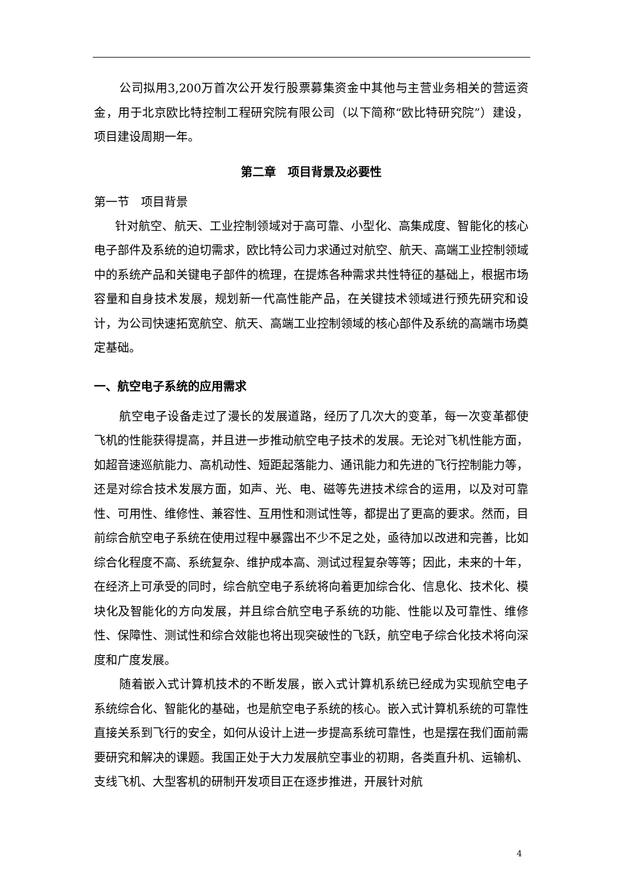公司拟用3,200万首次公开发行股票募集资金中其他与主营业务相关的营运资金，用于北京欧比特控制工程研究院有限公司（以下简称“欧比特研究院”）建设，项目建设周期一年。
第二章　项目背景及必要性
第一节　项目背景
针对航空、航天、工业控制领域对于高可靠、小型化、高集成度、智能化的核心电子部件及系统的迫切需求，欧比特公司力求通过对航空、航天、高端工业控制领域中的系统产品和关键电子部件的梳理，在提炼各种需求共性特征的基础上，根据市场容量和自身技术发展，规划新一代高性能产品，在关键技术领域进行预先研究和设计，为公司快速拓宽航空、航天、高端工业控制领域的核心部件及系统的高端市场奠定基础。
一、航空电子系统的应用需求
航空电子设备走过了漫长的发展道路，经历了几次大的变革，每一次变革都使飞机的性能获得提高，并且进一步推动航空电子技术的发展。无论对飞机性能方面，如超音速巡航能力、高机动性、短距起落能力、通讯能力和先进的飞行控制能力等，还是对综合技术发展方面，如声、光、电、磁等先进技术综合的运用，以及对可靠性、可用性、维修性、兼容性、互用性和测试性等，都提出了更高的要求。然而，目前综合航空电子系统在使用过程中暴露出不少不足之处，亟待加以改进和完善，比如综合化程度不高、系统复杂、维护成本高、测试过程复杂等等；因此，未来的十年，在经济上可承受的同时，综合航空电子系统将向着更加综合化、信息化、技术化、模块化及智能化的方向发展，并且综合航空电子系统的功能、性能以及可靠性、维修性、保障性、测试性和综合效能也将出现突破性的飞跃，航空电子综合化技术将向深度和广度发展。
随着嵌入式计算机技术的不断发展，嵌入式计算机系统已经成为实现航空电子系统综合化、智能化的基础，也是航空电子系统的核心。嵌入式计算机系统的可靠性直接关系到飞行的安全，如何从设计上进一步提高系统可靠性，也是摆在我们面前需要研究和解决的课题。我国正处于大力发展航空事业的初期，各类直升机、运输机、支线飞机、大型客机的研制开发项目正在逐步推进，开展针对航
4